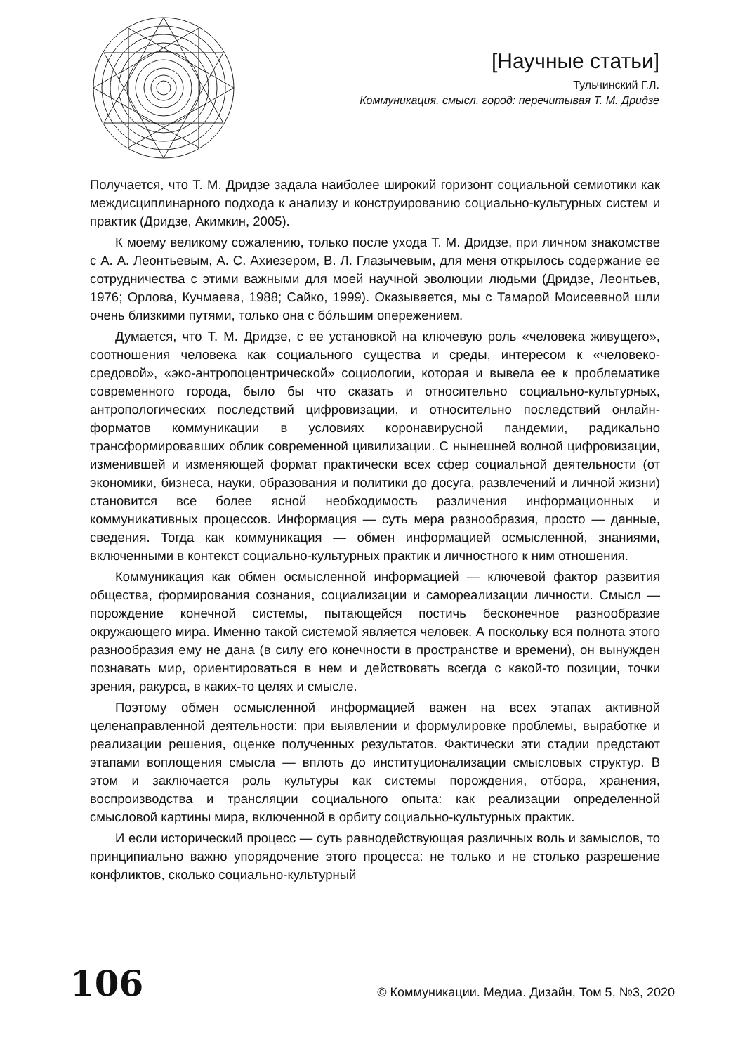[Научные статьи]
Тульчинский Г.Л.
Коммуникация, смысл, город: перечитывая Т. М. Дридзе
Получается, что Т. М. Дридзе задала наиболее широкий горизонт социальной семиотики как междисциплинарного подхода к анализу и конструированию социально-культурных систем и практик (Дридзе, Акимкин, 2005).
К моему великому сожалению, только после ухода Т. М. Дридзе, при личном знакомстве с А. А. Леонтьевым, А. С. Ахиезером, В. Л. Глазычевым, для меня открылось содержание ее сотрудничества с этими важными для моей научной эволюции людьми (Дридзе, Леонтьев, 1976; Орлова, Кучмаева, 1988; Сайко, 1999). Оказывается, мы с Тамарой Моисеевной шли очень близкими путями, только она с бóльшим опережением.
Думается, что Т. М. Дридзе, с ее установкой на ключевую роль «человека живущего», соотношения человека как социального существа и среды, интересом к «человеко-средовой», «эко-антропоцентрической» социологии, которая и вывела ее к проблематике современного города, было бы что сказать и относительно социально-культурных, антропологических последствий цифровизации, и относительно последствий онлайн-форматов коммуникации в условиях коронавирусной пандемии, радикально трансформировавших облик современной цивилизации. С нынешней волной цифровизации, изменившей и изменяющей формат практически всех сфер социальной деятельности (от экономики, бизнеса, науки, образования и политики до досуга, развлечений и личной жизни) становится все более ясной необходимость различения информационных и коммуникативных процессов. Информация — суть мера разнообразия, просто — данные, сведения. Тогда как коммуникация — обмен информацией осмысленной, знаниями, включенными в контекст социально-культурных практик и личностного к ним отношения.
Коммуникация как обмен осмысленной информацией — ключевой фактор развития общества, формирования сознания, социализации и самореализации личности. Смысл — порождение конечной системы, пытающейся постичь бесконечное разнообразие окружающего мира. Именно такой системой является человек. А поскольку вся полнота этого разнообразия ему не дана (в силу его конечности в пространстве и времени), он вынужден познавать мир, ориентироваться в нем и действовать всегда с какой-то позиции, точки зрения, ракурса, в каких-то целях и смысле.
Поэтому обмен осмысленной информацией важен на всех этапах активной целенаправленной деятельности: при выявлении и формулировке проблемы, выработке и реализации решения, оценке полученных результатов. Фактически эти стадии предстают этапами воплощения смысла — вплоть до институционализации смысловых структур. В этом и заключается роль культуры как системы порождения, отбора, хранения, воспроизводства и трансляции социального опыта: как реализации определенной смысловой картины мира, включенной в орбиту социально-культурных практик.
И если исторический процесс — суть равнодействующая различных воль и замыслов, то принципиально важно упорядочение этого процесса: не только и не столько разрешение конфликтов, сколько социально-культурный
106 © Коммуникации. Медиа. Дизайн, Том 5, №3, 2020